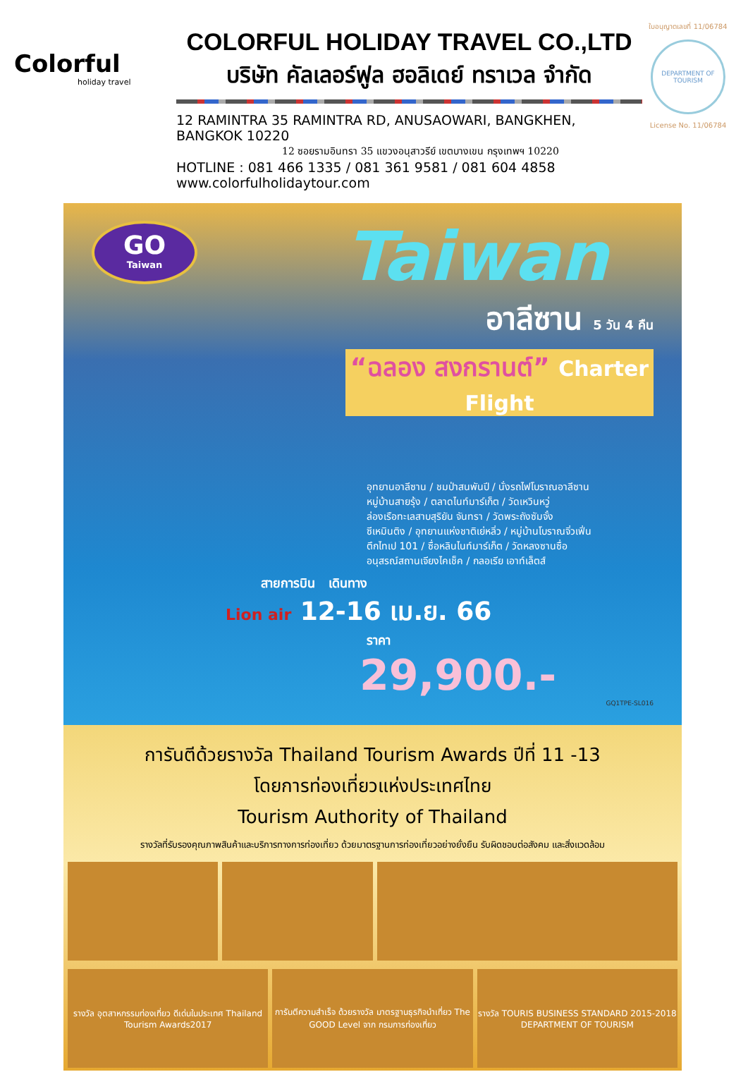Colorful
holiday travel
COLORFUL HOLIDAY TRAVEL CO.,LTD
บริษัท คัลเลอร์ฟูล ฮอลิเดย์ ทราเวล จำกัด
12 RAMINTRA 35 RAMINTRA RD, ANUSAOWARI, BANGKHEN, BANGKOK 10220
12 ซอยรามอินทรา 35 แขวงอนุสาวรีย์ เขตบางเขน กรุงเทพฯ 10220
HOTLINE : 081 466 1335 / 081 361 9581 / 081 604 4858 www.colorfulholidaytour.com
ใบอนุญาตเลขที่ 11/06784
DEPARTMENT OF TOURISM
License No. 11/06784
GO
Taiwan
Taiwan
อาลีซาน 5 วัน 4 คืน
“ฉลอง สงกรานต์” Charter Flight
อุทยานอาลีซาน / ชมป่าสนพันปี / นั่งรถไฟโบราณอาลีซาน
หมู่บ้านสายรุ้ง / ตลาดไนท์มาร์เก็ต / วัดเหวินหวู่
ล่องเรือทะเลสาบสุริยัน จันทรา / วัดพระถังซัมจั๋ง
ซีเหมินติง / อุทยานแห่งชาติเย่หลิ่ว / หมู่บ้านโบราณจิ่วเฟิ่น
ตึกไทเป 101 / ซื่อหลินไนท์มาร์เก็ต / วัดหลงซานซื่อ
อนุสรณ์สถานเจียงไคเช็ค / กลอเรีย เอาท์เล็ตส์
สายการบิน เดินทาง
Lion air 12-16 เม.ย. 66
ราคา
29,900.-
GQ1TPE-SL016
การันตีด้วยรางวัล Thailand Tourism Awards ปีที่ 11 -13
โดยการท่องเที่ยวแห่งประเทศไทย
Tourism Authority of Thailand
รางวัลที่รับรองคุณภาพสินค้าและบริการทางการท่องเที่ยว ด้วยมาตรฐานการท่องเที่ยวอย่างยั่งยืน รับผิดชอบต่อสังคม และสิ่งแวดล้อม
รางวัล อุตสาหกรรมท่องเที่ยว ดีเด่นในประเทศ Thailand Tourism Awards2017
การันตีความสำเร็จ ด้วยรางวัล มาตรฐานธุรกิจนำเที่ยว The GOOD Level จาก กรมการท่องเที่ยว
รางวัล TOURIS BUSINESS STANDARD 2015-2018 DEPARTMENT OF TOURISM